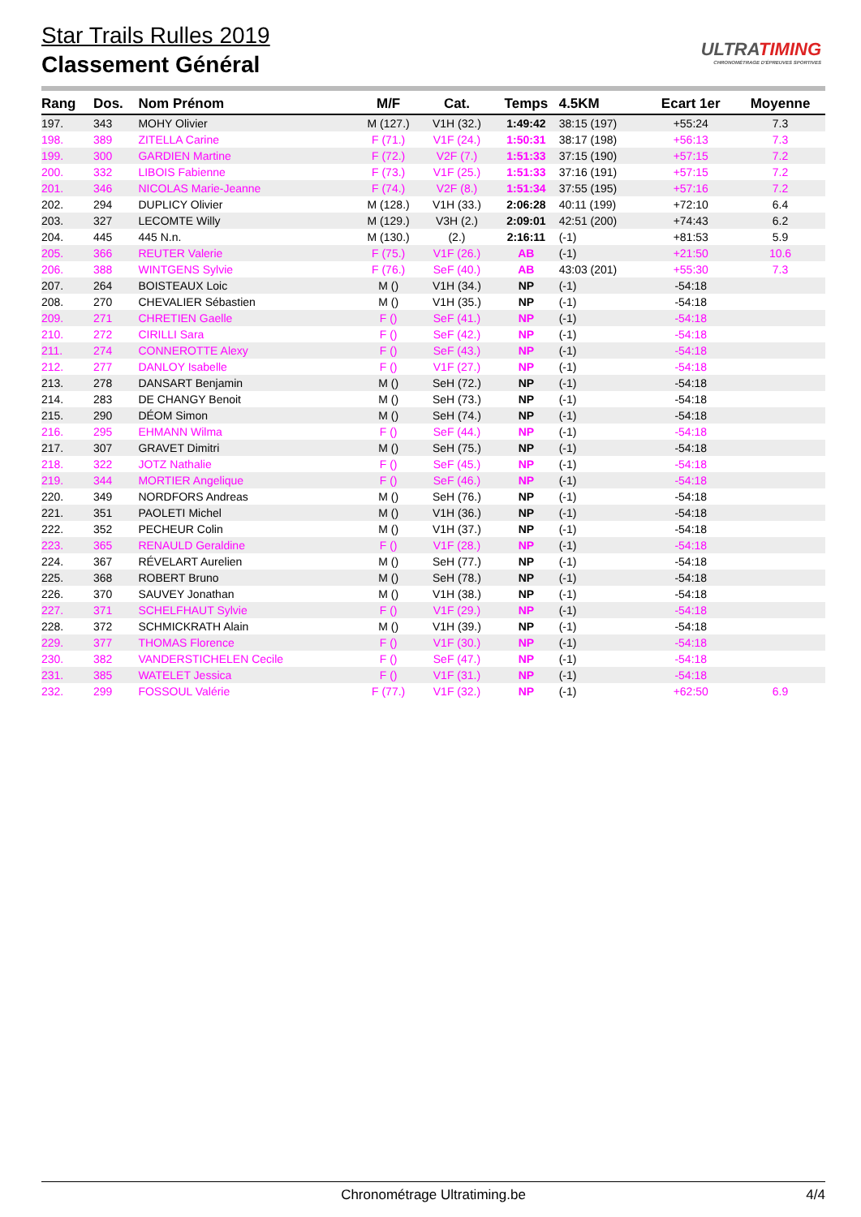Star Trails Rulles 2019
Classement Général
ULTRATIMING
CHRONOMÉTRAGE D'ÉPREUVES SPORTIVES
| Rang | Dos. | Nom Prénom | M/F | Cat. | Temps | 4.5KM | Ecart 1er | Moyenne |
| --- | --- | --- | --- | --- | --- | --- | --- | --- |
| 197. | 343 | MOHY Olivier | M (127.) | V1H (32.) | 1:49:42 | 38:15 (197) | +55:24 | 7.3 |
| 198. | 389 | ZITELLA Carine | F (71.) | V1F (24.) | 1:50:31 | 38:17 (198) | +56:13 | 7.3 |
| 199. | 300 | GARDIEN Martine | F (72.) | V2F (7.) | 1:51:33 | 37:15 (190) | +57:15 | 7.2 |
| 200. | 332 | LIBOIS Fabienne | F (73.) | V1F (25.) | 1:51:33 | 37:16 (191) | +57:15 | 7.2 |
| 201. | 346 | NICOLAS Marie-Jeanne | F (74.) | V2F (8.) | 1:51:34 | 37:55 (195) | +57:16 | 7.2 |
| 202. | 294 | DUPLICY Olivier | M (128.) | V1H (33.) | 2:06:28 | 40:11 (199) | +72:10 | 6.4 |
| 203. | 327 | LECOMTE Willy | M (129.) | V3H (2.) | 2:09:01 | 42:51 (200) | +74:43 | 6.2 |
| 204. | 445 | 445 N.n. | M (130.) | (2.) | 2:16:11 | (-1) | +81:53 | 5.9 |
| 205. | 366 | REUTER Valerie | F (75.) | V1F (26.) | AB | (-1) | +21:50 | 10.6 |
| 206. | 388 | WINTGENS Sylvie | F (76.) | SeF (40.) | AB | 43:03 (201) | +55:30 | 7.3 |
| 207. | 264 | BOISTEAUX Loic | M () | V1H (34.) | NP | (-1) | -54:18 | |
| 208. | 270 | CHEVALIER Sébastien | M () | V1H (35.) | NP | (-1) | -54:18 | |
| 209. | 271 | CHRETIEN Gaelle | F () | SeF (41.) | NP | (-1) | -54:18 | |
| 210. | 272 | CIRILLI Sara | F () | SeF (42.) | NP | (-1) | -54:18 | |
| 211. | 274 | CONNEROTTE Alexy | F () | SeF (43.) | NP | (-1) | -54:18 | |
| 212. | 277 | DANLOY Isabelle | F () | V1F (27.) | NP | (-1) | -54:18 | |
| 213. | 278 | DANSART Benjamin | M () | SeH (72.) | NP | (-1) | -54:18 | |
| 214. | 283 | DE CHANGY Benoit | M () | SeH (73.) | NP | (-1) | -54:18 | |
| 215. | 290 | DÉOM Simon | M () | SeH (74.) | NP | (-1) | -54:18 | |
| 216. | 295 | EHMANN Wilma | F () | SeF (44.) | NP | (-1) | -54:18 | |
| 217. | 307 | GRAVET Dimitri | M () | SeH (75.) | NP | (-1) | -54:18 | |
| 218. | 322 | JOTZ Nathalie | F () | SeF (45.) | NP | (-1) | -54:18 | |
| 219. | 344 | MORTIER Angelique | F () | SeF (46.) | NP | (-1) | -54:18 | |
| 220. | 349 | NORDFORS Andreas | M () | SeH (76.) | NP | (-1) | -54:18 | |
| 221. | 351 | PAOLETI Michel | M () | V1H (36.) | NP | (-1) | -54:18 | |
| 222. | 352 | PECHEUR Colin | M () | V1H (37.) | NP | (-1) | -54:18 | |
| 223. | 365 | RENAULD Geraldine | F () | V1F (28.) | NP | (-1) | -54:18 | |
| 224. | 367 | RÉVELART Aurelien | M () | SeH (77.) | NP | (-1) | -54:18 | |
| 225. | 368 | ROBERT Bruno | M () | SeH (78.) | NP | (-1) | -54:18 | |
| 226. | 370 | SAUVEY Jonathan | M () | V1H (38.) | NP | (-1) | -54:18 | |
| 227. | 371 | SCHELFHAUT Sylvie | F () | V1F (29.) | NP | (-1) | -54:18 | |
| 228. | 372 | SCHMICKRATH Alain | M () | V1H (39.) | NP | (-1) | -54:18 | |
| 229. | 377 | THOMAS Florence | F () | V1F (30.) | NP | (-1) | -54:18 | |
| 230. | 382 | VANDERSTICHELEN Cecile | F () | SeF (47.) | NP | (-1) | -54:18 | |
| 231. | 385 | WATELET Jessica | F () | V1F (31.) | NP | (-1) | -54:18 | |
| 232. | 299 | FOSSOUL Valérie | F (77.) | V1F (32.) | NP | (-1) | +62:50 | 6.9 |
Chronométrage Ultratiming.be 4/4